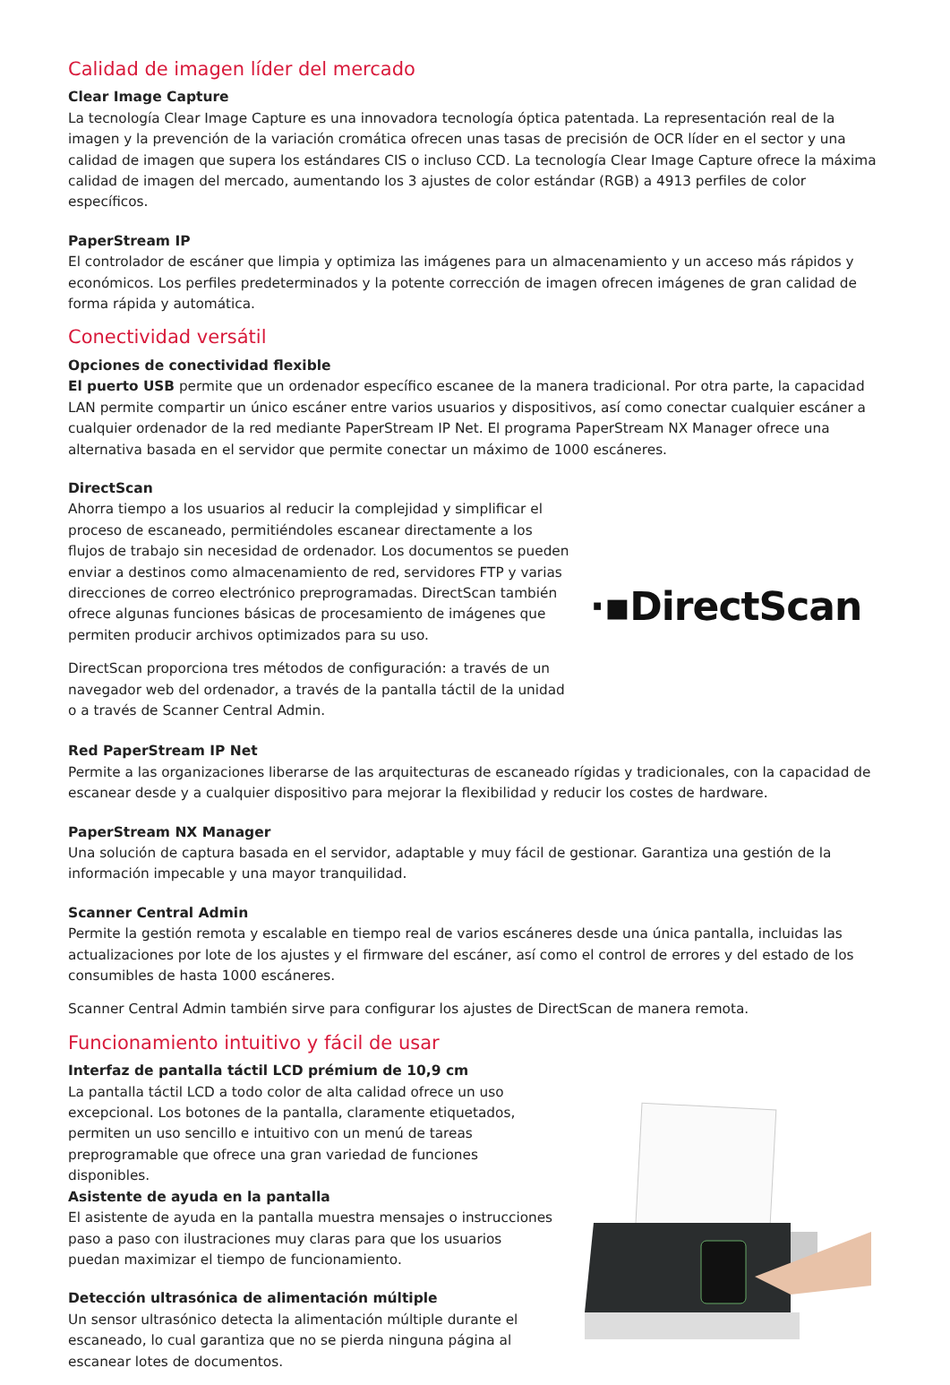Calidad de imagen líder del mercado
Clear Image Capture
La tecnología Clear Image Capture es una innovadora tecnología óptica patentada. La representación real de la imagen y la prevención de la variación cromática ofrecen unas tasas de precisión de OCR líder en el sector y una calidad de imagen que supera los estándares CIS o incluso CCD. La tecnología Clear Image Capture ofrece la máxima calidad de imagen del mercado, aumentando los 3 ajustes de color estándar (RGB) a 4913 perfiles de color específicos.
PaperStream IP
El controlador de escáner que limpia y optimiza las imágenes para un almacenamiento y un acceso más rápidos y económicos. Los perfiles predeterminados y la potente corrección de imagen ofrecen imágenes de gran calidad de forma rápida y automática.
Conectividad versátil
Opciones de conectividad flexible
El puerto USB permite que un ordenador específico escanee de la manera tradicional. Por otra parte, la capacidad LAN permite compartir un único escáner entre varios usuarios y dispositivos, así como conectar cualquier escáner a cualquier ordenador de la red mediante PaperStream IP Net. El programa PaperStream NX Manager ofrece una alternativa basada en el servidor que permite conectar un máximo de 1000 escáneres.
DirectScan
Ahorra tiempo a los usuarios al reducir la complejidad y simplificar el proceso de escaneado, permitiéndoles escanear directamente a los flujos de trabajo sin necesidad de ordenador. Los documentos se pueden enviar a destinos como almacenamiento de red, servidores FTP y varias direcciones de correo electrónico preprogramadas. DirectScan también ofrece algunas funciones básicas de procesamiento de imágenes que permiten producir archivos optimizados para su uso.
DirectScan proporciona tres métodos de configuración: a través de un navegador web del ordenador, a través de la pantalla táctil de la unidad o a través de Scanner Central Admin.
·▪DirectScan
Red PaperStream IP Net
Permite a las organizaciones liberarse de las arquitecturas de escaneado rígidas y tradicionales, con la capacidad de escanear desde y a cualquier dispositivo para mejorar la flexibilidad y reducir los costes de hardware.
PaperStream NX Manager
Una solución de captura basada en el servidor, adaptable y muy fácil de gestionar. Garantiza una gestión de la información impecable y una mayor tranquilidad.
Scanner Central Admin
Permite la gestión remota y escalable en tiempo real de varios escáneres desde una única pantalla, incluidas las actualizaciones por lote de los ajustes y el firmware del escáner, así como el control de errores y del estado de los consumibles de hasta 1000 escáneres.
Scanner Central Admin también sirve para configurar los ajustes de DirectScan de manera remota.
Funcionamiento intuitivo y fácil de usar
Interfaz de pantalla táctil LCD prémium de 10,9 cm
La pantalla táctil LCD a todo color de alta calidad ofrece un uso excepcional. Los botones de la pantalla, claramente etiquetados, permiten un uso sencillo e intuitivo con un menú de tareas preprogramable que ofrece una gran variedad de funciones disponibles.
Asistente de ayuda en la pantalla
El asistente de ayuda en la pantalla muestra mensajes o instrucciones paso a paso con ilustraciones muy claras para que los usuarios puedan maximizar el tiempo de funcionamiento.
Detección ultrasónica de alimentación múltiple
Un sensor ultrasónico detecta la alimentación múltiple durante el escaneado, lo cual garantiza que no se pierda ninguna página al escanear lotes de documentos.